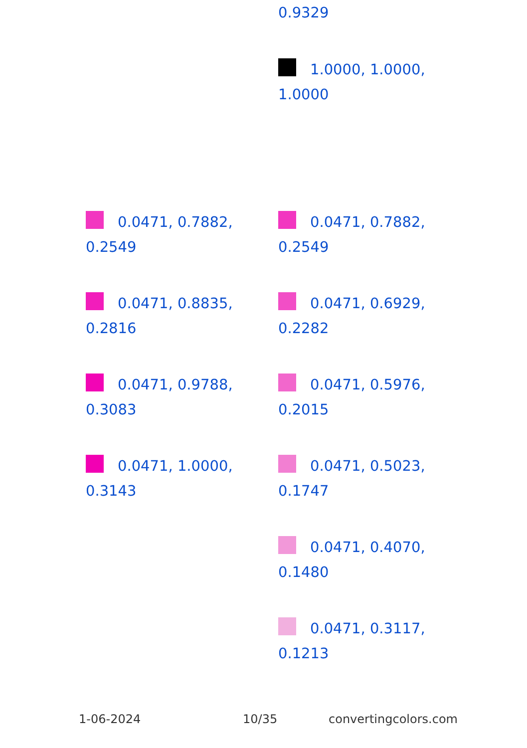0.9329
1.0000, 1.0000, 1.0000
0.0471, 0.7882, 0.2549
0.0471, 0.8835, 0.2816
0.0471, 0.9788, 0.3083
0.0471, 1.0000, 0.3143
0.0471, 0.7882, 0.2549
0.0471, 0.6929, 0.2282
0.0471, 0.5976, 0.2015
0.0471, 0.5023, 0.1747
0.0471, 0.4070, 0.1480
0.0471, 0.3117, 0.1213
1-06-2024 10/35 convertingcolors.com